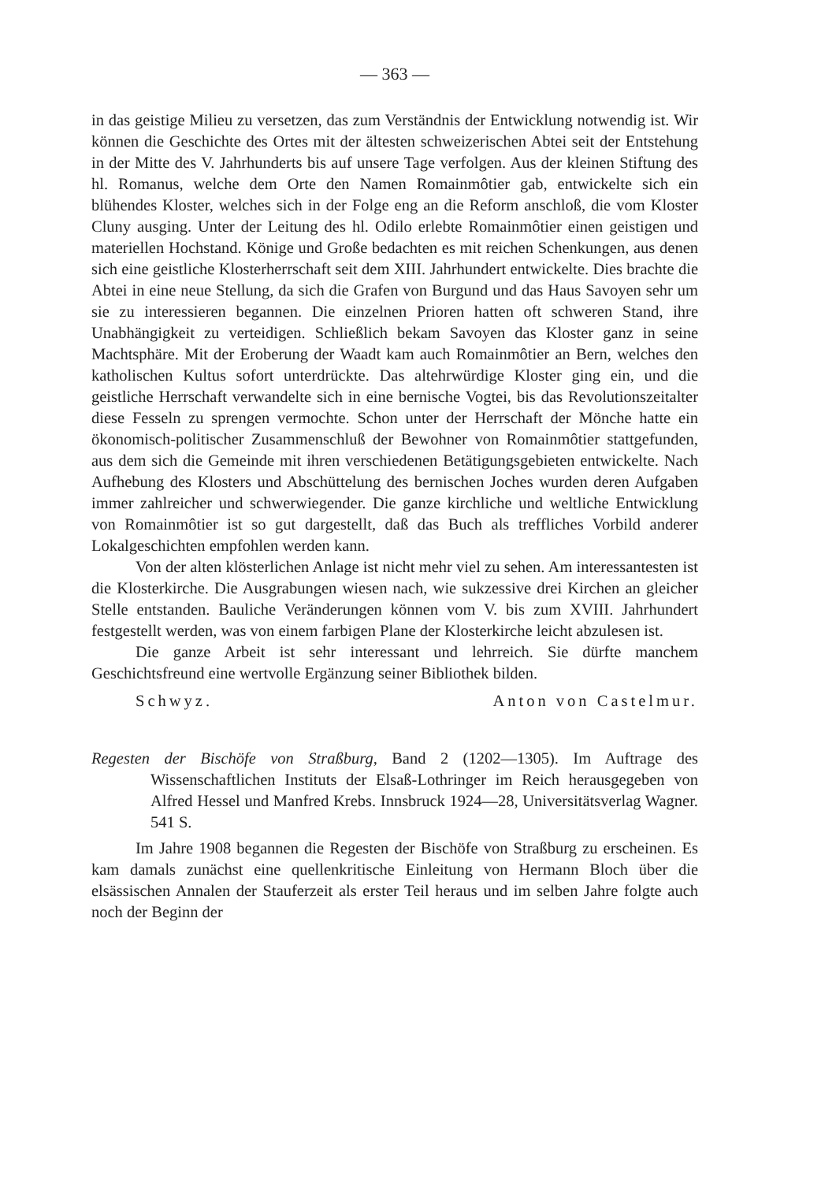— 363 —
in das geistige Milieu zu versetzen, das zum Verständnis der Entwicklung notwendig ist. Wir können die Geschichte des Ortes mit der ältesten schweizerischen Abtei seit der Entstehung in der Mitte des V. Jahrhunderts bis auf unsere Tage verfolgen. Aus der kleinen Stiftung des hl. Romanus, welche dem Orte den Namen Romainmôtier gab, entwickelte sich ein blühendes Kloster, welches sich in der Folge eng an die Reform anschloß, die vom Kloster Cluny ausging. Unter der Leitung des hl. Odilo erlebte Romainmôtier einen geistigen und materiellen Hochstand. Könige und Große bedachten es mit reichen Schenkungen, aus denen sich eine geistliche Klosterherrschaft seit dem XIII. Jahrhundert entwickelte. Dies brachte die Abtei in eine neue Stellung, da sich die Grafen von Burgund und das Haus Savoyen sehr um sie zu interessieren begannen. Die einzelnen Prioren hatten oft schweren Stand, ihre Unabhängigkeit zu verteidigen. Schließlich bekam Savoyen das Kloster ganz in seine Machtsphäre. Mit der Eroberung der Waadt kam auch Romainmôtier an Bern, welches den katholischen Kultus sofort unterdrückte. Das altehrwürdige Kloster ging ein, und die geistliche Herrschaft verwandelte sich in eine bernische Vogtei, bis das Revolutionszeitalter diese Fesseln zu sprengen vermochte. Schon unter der Herrschaft der Mönche hatte ein ökonomisch-politischer Zusammenschluß der Bewohner von Romainmôtier stattgefunden, aus dem sich die Gemeinde mit ihren verschiedenen Betätigungsgebieten entwickelte. Nach Aufhebung des Klosters und Abschüttelung des bernischen Joches wurden deren Aufgaben immer zahlreicher und schwerwiegender. Die ganze kirchliche und weltliche Entwicklung von Romainmôtier ist so gut dargestellt, daß das Buch als treffliches Vorbild anderer Lokalgeschichten empfohlen werden kann.
Von der alten klösterlichen Anlage ist nicht mehr viel zu sehen. Am interessantesten ist die Klosterkirche. Die Ausgrabungen wiesen nach, wie sukzessive drei Kirchen an gleicher Stelle entstanden. Bauliche Veränderungen können vom V. bis zum XVIII. Jahrhundert festgestellt werden, was von einem farbigen Plane der Klosterkirche leicht abzulesen ist.
Die ganze Arbeit ist sehr interessant und lehrreich. Sie dürfte manchem Geschichtsfreund eine wertvolle Ergänzung seiner Bibliothek bilden.
Schwyz. Anton von Castelmur.
Regesten der Bischöfe von Straßburg, Band 2 (1202—1305). Im Auftrage des Wissenschaftlichen Instituts der Elsaß-Lothringer im Reich herausgegeben von Alfred Hessel und Manfred Krebs. Innsbruck 1924—28, Universitätsverlag Wagner. 541 S.
Im Jahre 1908 begannen die Regesten der Bischöfe von Straßburg zu erscheinen. Es kam damals zunächst eine quellenkritische Einleitung von Hermann Bloch über die elsässischen Annalen der Stauferzeit als erster Teil heraus und im selben Jahre folgte auch noch der Beginn der